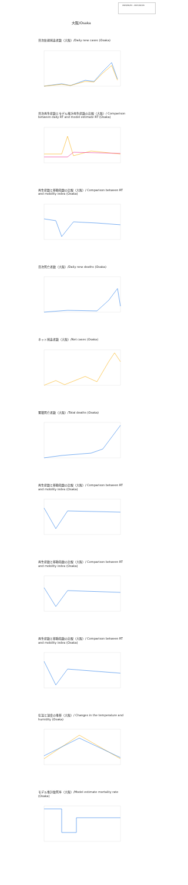2020/01/01 - 2021/02/28
大阪/Osaka
日次新規感染者数（大阪）/Daily new cases (Osaka)
日次再生産数とモデル推計再生産数の比較（大阪）/ Comparison between daily RT and model estimate RT (Osaka)
再生産数と移動指数の比較（大阪）/ Comparison between RT and mobility index (Osaka)
日次死亡者数（大阪）/Daily new deaths (Osaka)
ネット感染者数（大阪）/Net cases (Osaka)
累積死亡者数（大阪）/Total deaths (Osaka)
再生産数と移動指数の比較（大阪）/ Comparison between RT and mobility index (Osaka)
再生産数と移動指数の比較（大阪）/ Comparison between RT and mobility index (Osaka)
再生産数と移動指数の比較（大阪）/ Comparison between RT and mobility index (Osaka)
気温と湿度の推移（大阪）/ Changes in the temperature and humidity (Osaka)
モデル推計致死率（大阪）/Model estimate mortality rate (Osaka)